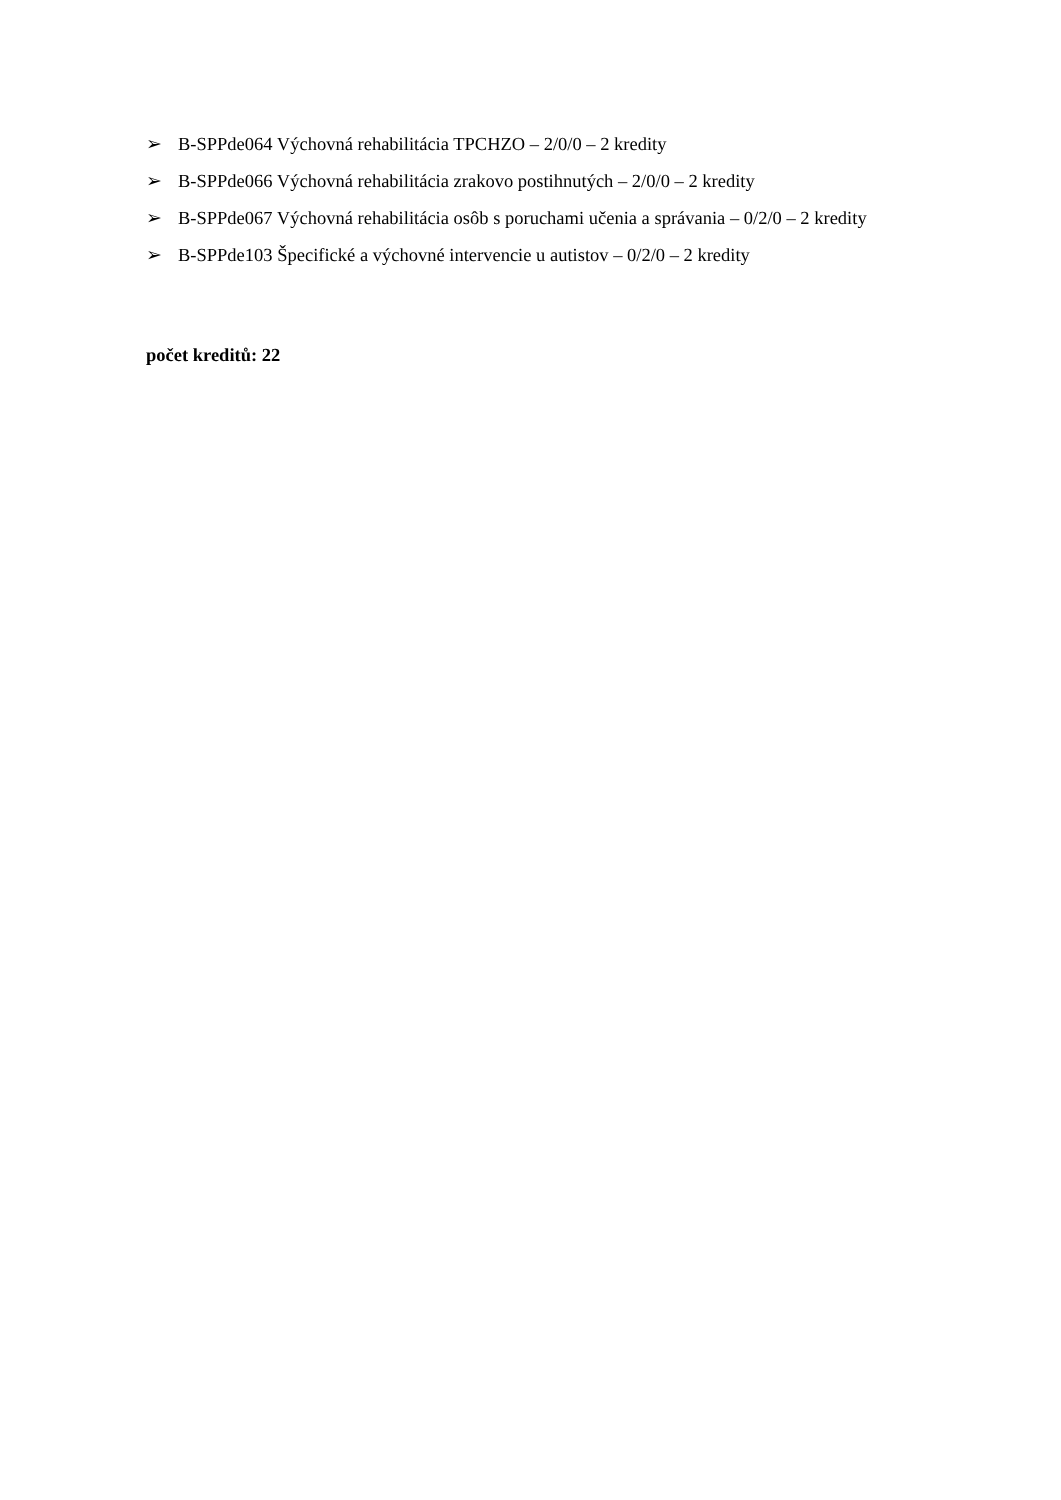➢ B-SPPde064 Výchovná rehabilitácia TPCHZO – 2/0/0 – 2 kredity
➢ B-SPPde066 Výchovná rehabilitácia zrakovo postihnutých – 2/0/0 – 2 kredity
➢ B-SPPde067 Výchovná rehabilitácia osôb s poruchami učenia a správania – 0/2/0 – 2 kredity
➢ B-SPPde103 Špecifické a výchovné intervencie u autistov – 0/2/0 – 2 kredity
počet kreditů: 22